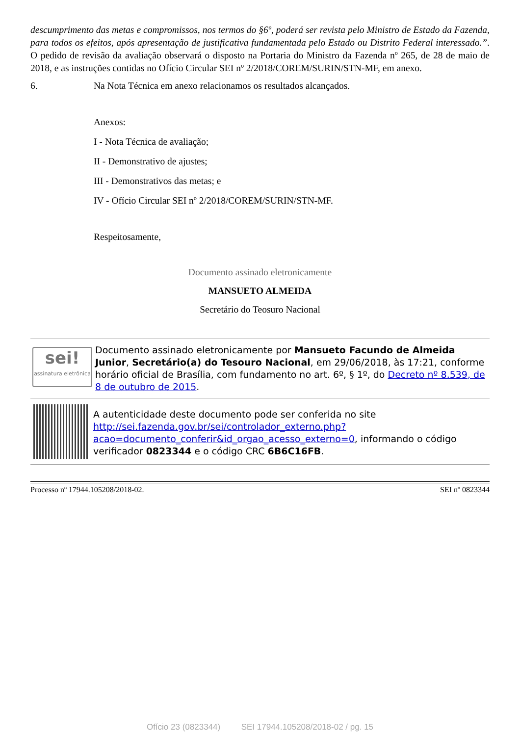descumprimento das metas e compromissos, nos termos do §6º, poderá ser revista pelo Ministro de Estado da Fazenda, para todos os efeitos, após apresentação de justificativa fundamentada pelo Estado ou Distrito Federal interessado.”. O pedido de revisão da avaliação observará o disposto na Portaria do Ministro da Fazenda nº 265, de 28 de maio de 2018, e as instruções contidas no Ofício Circular SEI nº 2/2018/COREM/SURIN/STN-MF, em anexo.
6. Na Nota Técnica em anexo relacionamos os resultados alcançados.
Anexos:
I - Nota Técnica de avaliação;
II - Demonstrativo de ajustes;
III - Demonstrativos das metas; e
IV - Ofício Circular SEI nº 2/2018/COREM/SURIN/STN-MF.
Respeitosamente,
Documento assinado eletronicamente
MANSUETO ALMEIDA
Secretário do Teosuro Nacional
sei!
assinatura eletrônica
Documento assinado eletronicamente por Mansueto Facundo de Almeida Junior, Secretário(a) do Tesouro Nacional, em 29/06/2018, às 17:21, conforme horário oficial de Brasília, com fundamento no art. 6º, § 1º, do Decreto nº 8.539, de 8 de outubro de 2015.
A autenticidade deste documento pode ser conferida no site http://sei.fazenda.gov.br/sei/controlador_externo.php?acao=documento_conferir&id_orgao_acesso_externo=0, informando o código verificador 0823344 e o código CRC 6B6C16FB.
Processo nº 17944.105208/2018-02. SEI nº 0823344
Ofício 23 (0823344) SEI 17944.105208/2018-02 / pg. 15